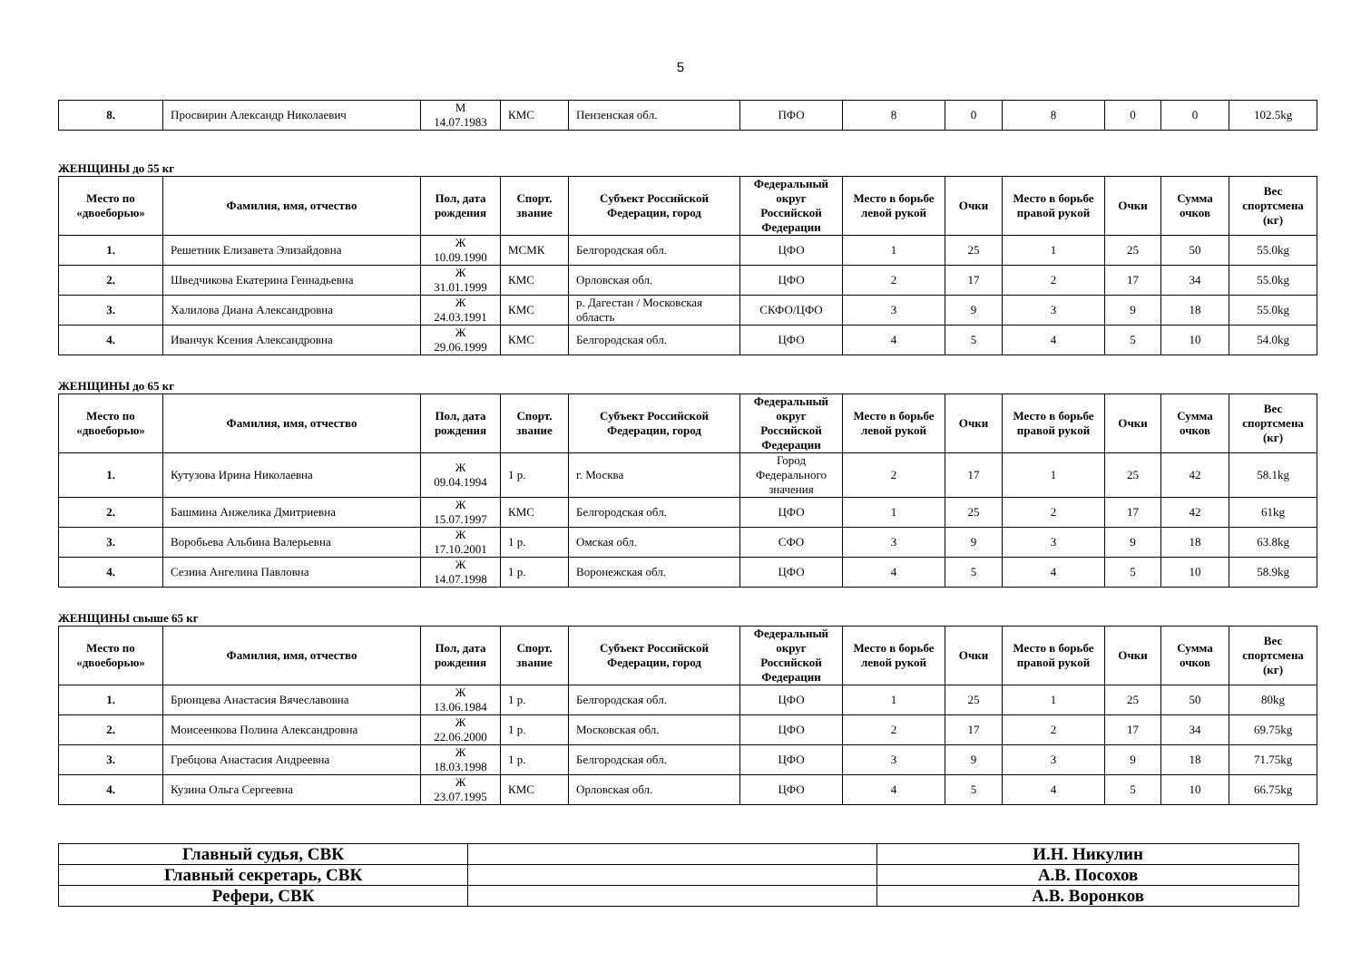5
| 8. | Просвирин Александр Николаевич | М 14.07.1983 | КМС | Пензенская обл. | ПФО | 8 | 0 | 8 | 0 | 0 | 102.5kg |
ЖЕНЩИНЫ до 55 кг
| Место по «двоеборью» | Фамилия, имя, отчество | Пол, дата рождения | Спорт. звание | Субъект Российской Федерации, город | Федеральный округ Российской Федерации | Место в борьбе левой рукой | Очки | Место в борьбе правой рукой | Очки | Сумма очков | Вес спортсмена (кг) |
| --- | --- | --- | --- | --- | --- | --- | --- | --- | --- | --- | --- |
| 1. | Решетник Елизавета Элизайдовна | Ж 10.09.1990 | МСМК | Белгородская обл. | ЦФО | 1 | 25 | 1 | 25 | 50 | 55.0kg |
| 2. | Шведчикова Екатерина Геннадьевна | Ж 31.01.1999 | КМС | Орловская обл. | ЦФО | 2 | 17 | 2 | 17 | 34 | 55.0kg |
| 3. | Халилова Диана Александровна | Ж 24.03.1991 | КМС | р. Дагестан / Московская область | СКФО/ЦФО | 3 | 9 | 3 | 9 | 18 | 55.0kg |
| 4. | Иванчук Ксения Александровна | Ж 29.06.1999 | КМС | Белгородская обл. | ЦФО | 4 | 5 | 4 | 5 | 10 | 54.0kg |
ЖЕНЩИНЫ до 65 кг
| Место по «двоеборью» | Фамилия, имя, отчество | Пол, дата рождения | Спорт. звание | Субъект Российской Федерации, город | Федеральный округ Российской Федерации | Место в борьбе левой рукой | Очки | Место в борьбе правой рукой | Очки | Сумма очков | Вес спортсмена (кг) |
| --- | --- | --- | --- | --- | --- | --- | --- | --- | --- | --- | --- |
| 1. | Кутузова Ирина Николаевна | Ж 09.04.1994 | 1 р. | г. Москва | Город Федерального значения | 2 | 17 | 1 | 25 | 42 | 58.1kg |
| 2. | Башмина Анжелика Дмитриевна | Ж 15.07.1997 | КМС | Белгородская обл. | ЦФО | 1 | 25 | 2 | 17 | 42 | 61kg |
| 3. | Воробьева Альбина Валерьевна | Ж 17.10.2001 | 1 р. | Омская обл. | СФО | 3 | 9 | 3 | 9 | 18 | 63.8kg |
| 4. | Сезина Ангелина Павловна | Ж 14.07.1998 | 1 р. | Воронежская обл. | ЦФО | 4 | 5 | 4 | 5 | 10 | 58.9kg |
ЖЕНЩИНЫ свыше 65 кг
| Место по «двоеборью» | Фамилия, имя, отчество | Пол, дата рождения | Спорт. звание | Субъект Российской Федерации, город | Федеральный округ Российской Федерации | Место в борьбе левой рукой | Очки | Место в борьбе правой рукой | Очки | Сумма очков | Вес спортсмена (кг) |
| --- | --- | --- | --- | --- | --- | --- | --- | --- | --- | --- | --- |
| 1. | Брюнцева Анастасия Вячеславовна | Ж 13.06.1984 | 1 р. | Белгородская обл. | ЦФО | 1 | 25 | 1 | 25 | 50 | 80kg |
| 2. | Моисеенкова Полина Александровна | Ж 22.06.2000 | 1 р. | Московская обл. | ЦФО | 2 | 17 | 2 | 17 | 34 | 69.75kg |
| 3. | Гребцова Анастасия Андреевна | Ж 18.03.1998 | 1 р. | Белгородская обл. | ЦФО | 3 | 9 | 3 | 9 | 18 | 71.75kg |
| 4. | Кузина Ольга Сергеевна | Ж 23.07.1995 | КМС | Орловская обл. | ЦФО | 4 | 5 | 4 | 5 | 10 | 66.75kg |
| Главный судья, СВК | | И.Н. Никулин |
| Главный секретарь, СВК | | А.В. Посохов |
| Рефери, СВК | | А.В. Воронков |